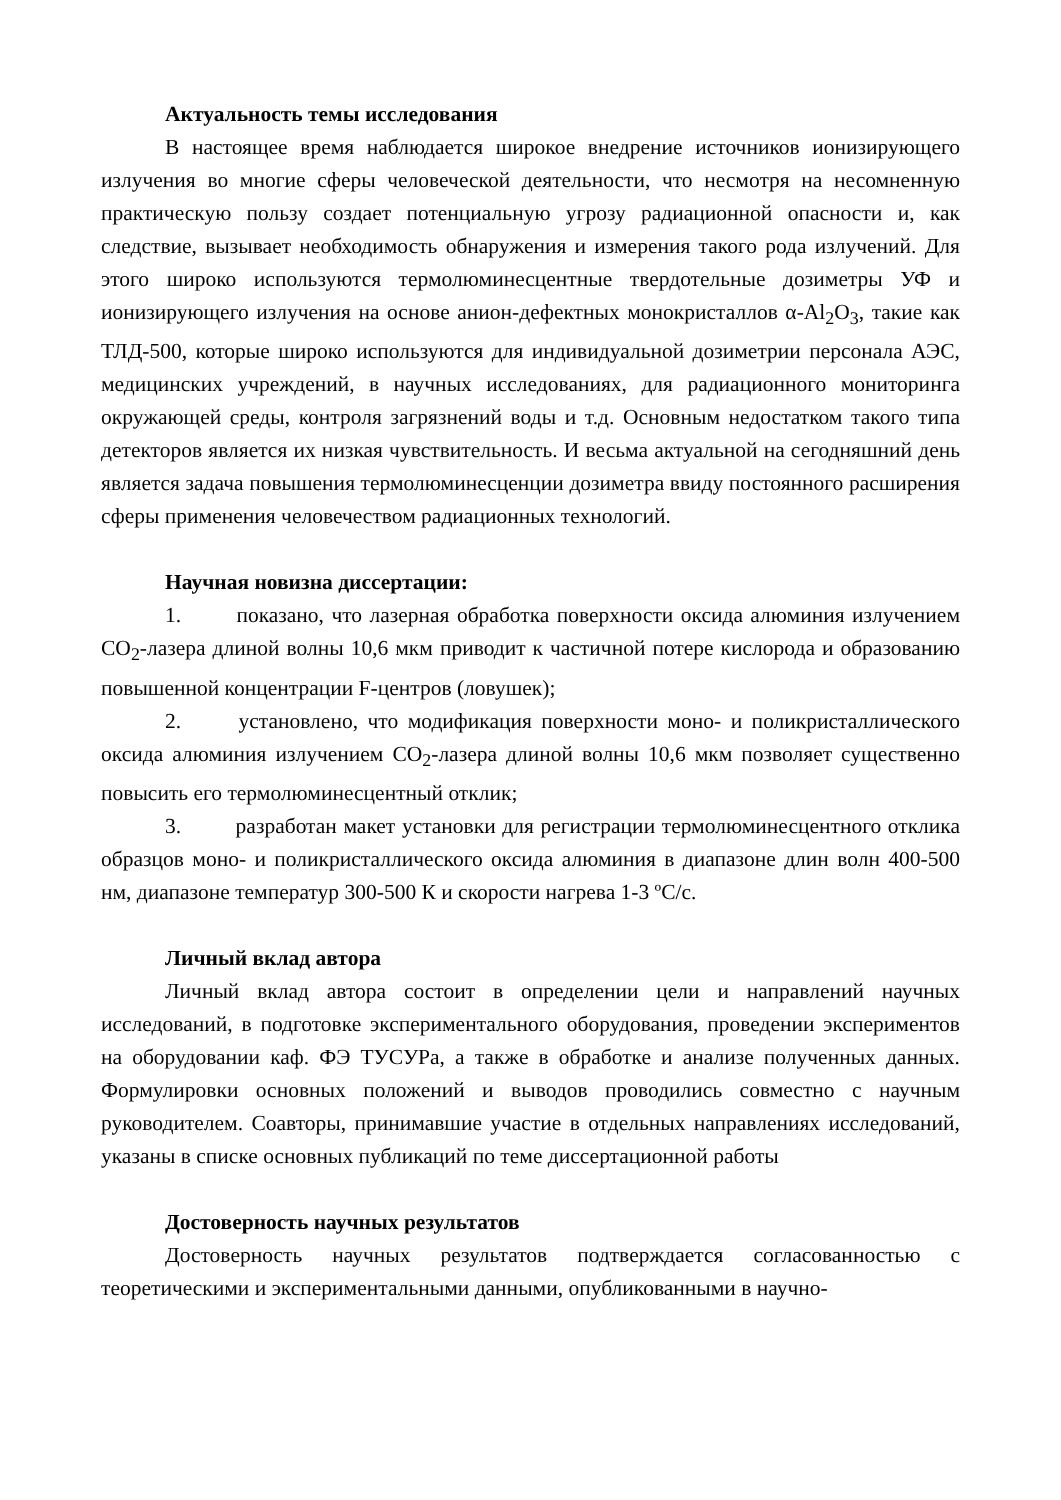Актуальность темы исследования
В настоящее время наблюдается широкое внедрение источников ионизирующего излучения во многие сферы человеческой деятельности, что несмотря на несомненную практическую пользу создает потенциальную угрозу радиационной опасности и, как следствие, вызывает необходимость обнаружения и измерения такого рода излучений. Для этого широко используются термолюминесцентные твердотельные дозиметры УФ и ионизирующего излучения на основе анион-дефектных монокристаллов α-Al<sub>2</sub>O<sub>3</sub>, такие как ТЛД-500, которые широко используются для индивидуальной дозиметрии персонала АЭС, медицинских учреждений, в научных исследованиях, для радиационного мониторинга окружающей среды, контроля загрязнений воды и т.д. Основным недостатком такого типа детекторов является их низкая чувствительность. И весьма актуальной на сегодняшний день является задача повышения термолюминесценции дозиметра ввиду постоянного расширения сферы применения человечеством радиационных технологий.
Научная новизна диссертации:
1. показано, что лазерная обработка поверхности оксида алюминия излучением CO<sub>2</sub>-лазера длиной волны 10,6 мкм приводит к частичной потере кислорода и образованию повышенной концентрации F-центров (ловушек);
2. установлено, что модификация поверхности моно- и поликристаллического оксида алюминия излучением CO<sub>2</sub>-лазера длиной волны 10,6 мкм позволяет существенно повысить его термолюминесцентный отклик;
3. разработан макет установки для регистрации термолюминесцентного отклика образцов моно- и поликристаллического оксида алюминия в диапазоне длин волн 400-500 нм, диапазоне температур 300-500 К и скорости нагрева 1-3 ºC/c.
Личный вклад автора
Личный вклад автора состоит в определении цели и направлений научных исследований, в подготовке экспериментального оборудования, проведении экспериментов на оборудовании каф. ФЭ ТУСУРа, а также в обработке и анализе полученных данных. Формулировки основных положений и выводов проводились совместно с научным руководителем. Соавторы, принимавшие участие в отдельных направлениях исследований, указаны в списке основных публикаций по теме диссертационной работы
Достоверность научных результатов
Достоверность научных результатов подтверждается согласованностью с теоретическими и экспериментальными данными, опубликованными в научно-